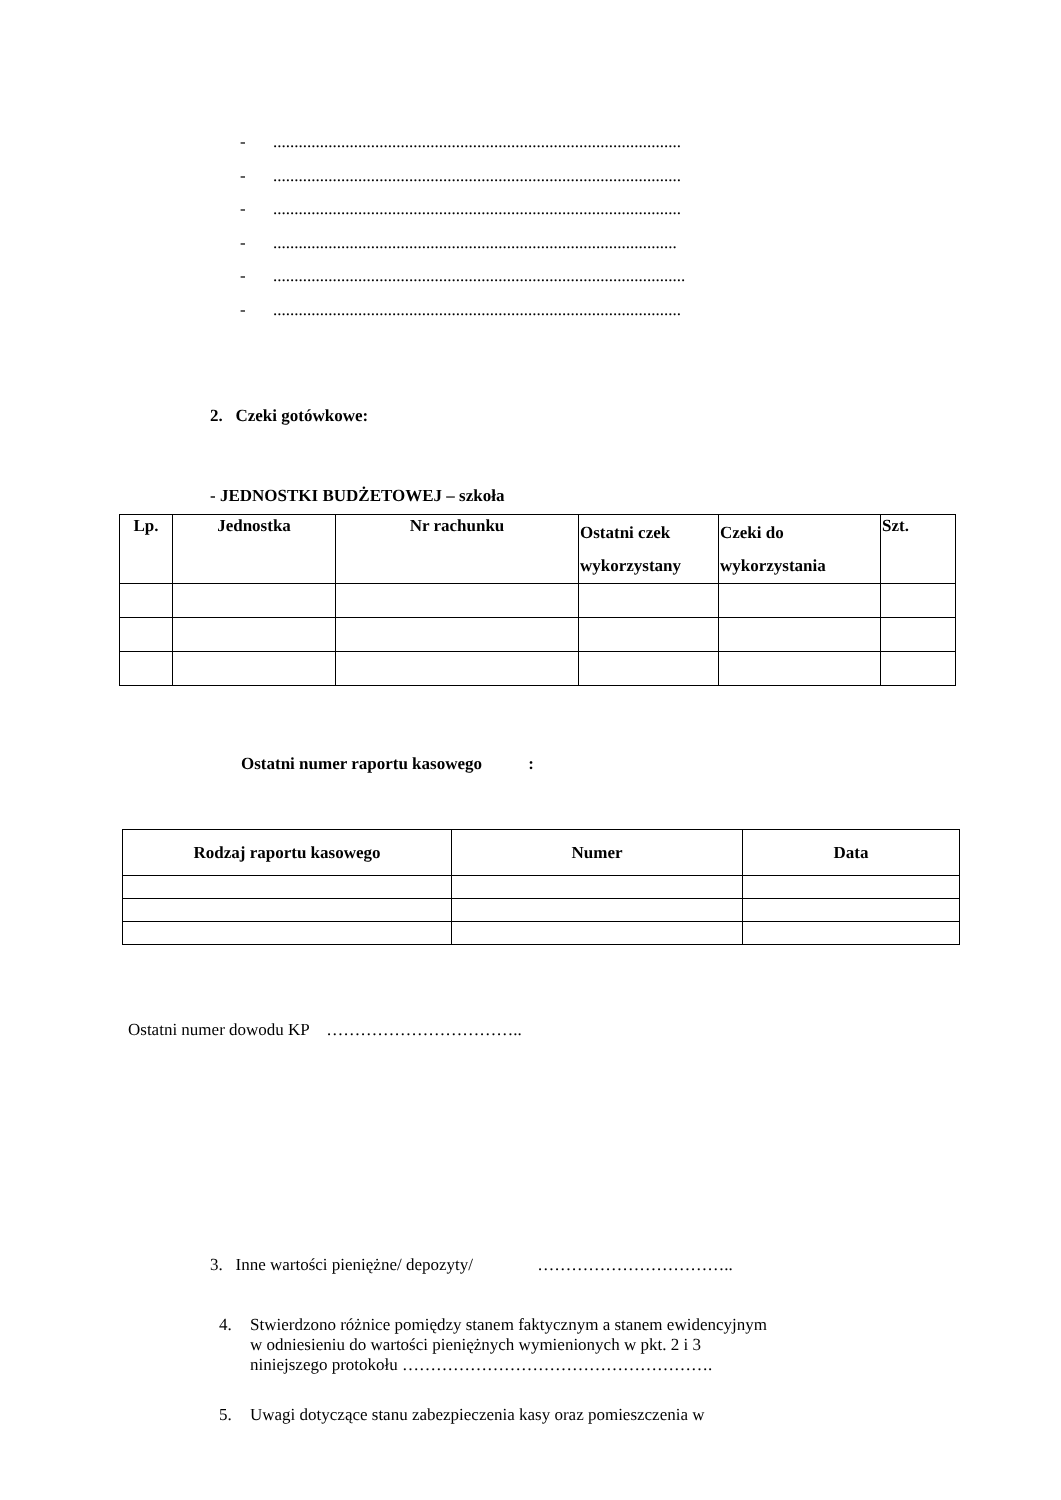-................................................................................................
-................................................................................................
-................................................................................................
-...............................................................................................
-.................................................................................................
-................................................................................................
2. Czeki gotówkowe:
- JEDNOSTKI BUDŻETOWEJ – szkoła
| Lp. | Jednostka | Nr rachunku | Ostatni czek wykorzystany | Czeki do wykorzystania | Szt. |
| --- | --- | --- | --- | --- | --- |
Ostatni numer raportu kasowego :
| Rodzaj raportu kasowego | Numer | Data |
| --- | --- | --- |
Ostatni numer dowodu KP ……………………………..
3. Inne wartości pieniężne/ depozyty/ ……………………………..
4. Stwierdzono różnice pomiędzy stanem faktycznym a stanem ewidencyjnym
w odniesieniu do wartości pieniężnych wymienionych w pkt. 2 i 3
niniejszego protokołu ……………………………………………….
5. Uwagi dotyczące stanu zabezpieczenia kasy oraz pomieszczenia w